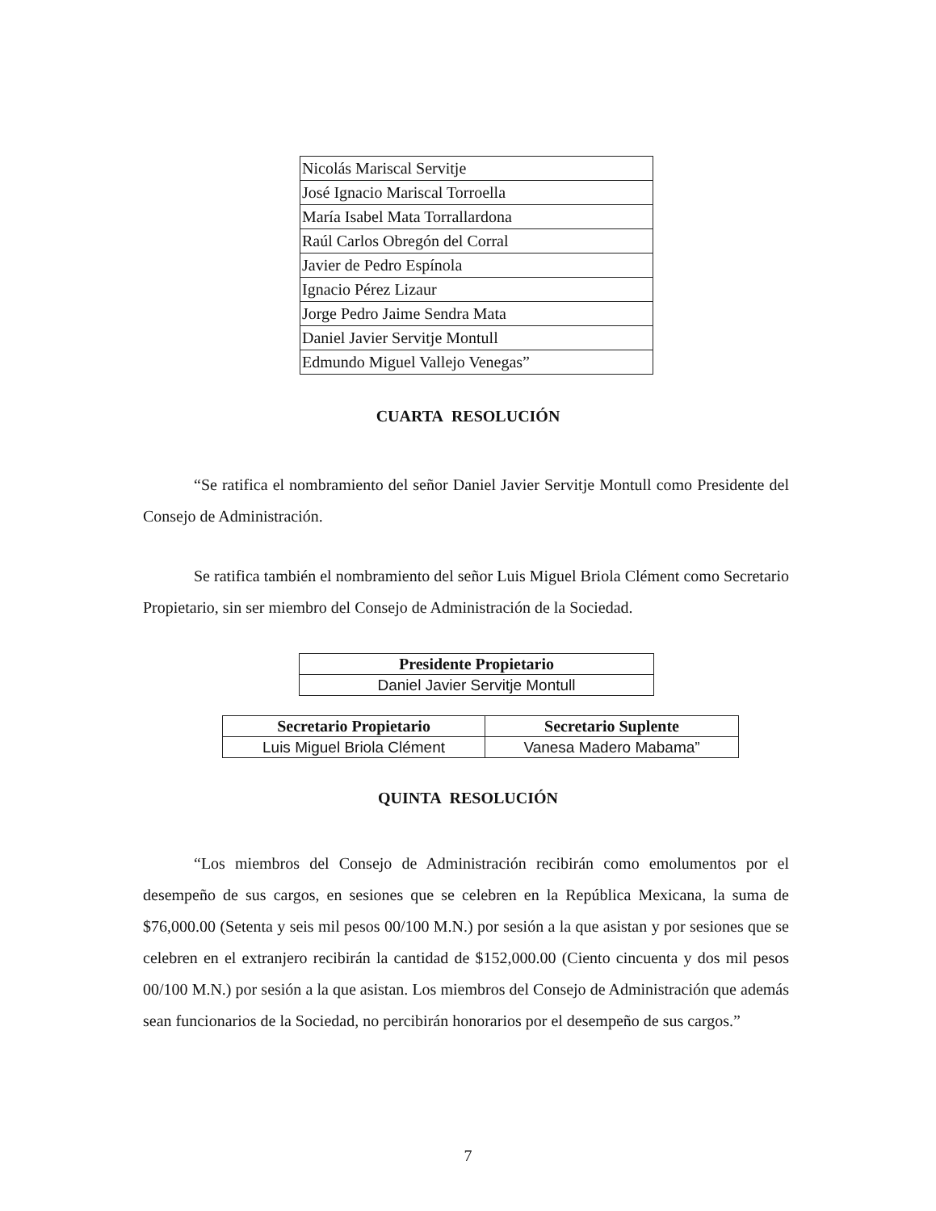| Nicolás Mariscal Servitje |
| José Ignacio Mariscal Torroella |
| María Isabel Mata Torrallardona |
| Raúl Carlos Obregón del Corral |
| Javier de Pedro Espínola |
| Ignacio Pérez Lizaur |
| Jorge Pedro Jaime Sendra Mata |
| Daniel Javier Servitje Montull |
| Edmundo Miguel Vallejo Venegas” |
CUARTA RESOLUCIÓN
“Se ratifica el nombramiento del señor Daniel Javier Servitje Montull como Presidente del Consejo de Administración.
Se ratifica también el nombramiento del señor Luis Miguel Briola Clément como Secretario Propietario, sin ser miembro del Consejo de Administración de la Sociedad.
| Presidente Propietario |
| --- |
| Daniel Javier Servitje Montull |
| Secretario Propietario | Secretario Suplente |
| --- | --- |
| Luis Miguel Briola Clément | Vanesa Madero Mabama” |
QUINTA RESOLUCIÓN
“Los miembros del Consejo de Administración recibirán como emolumentos por el desempeño de sus cargos, en sesiones que se celebren en la República Mexicana, la suma de $76,000.00 (Setenta y seis mil pesos 00/100 M.N.) por sesión a la que asistan y por sesiones que se celebren en el extranjero recibirán la cantidad de $152,000.00 (Ciento cincuenta y dos mil pesos 00/100 M.N.) por sesión a la que asistan. Los miembros del Consejo de Administración que además sean funcionarios de la Sociedad, no percibirán honorarios por el desempeño de sus cargos.”
7